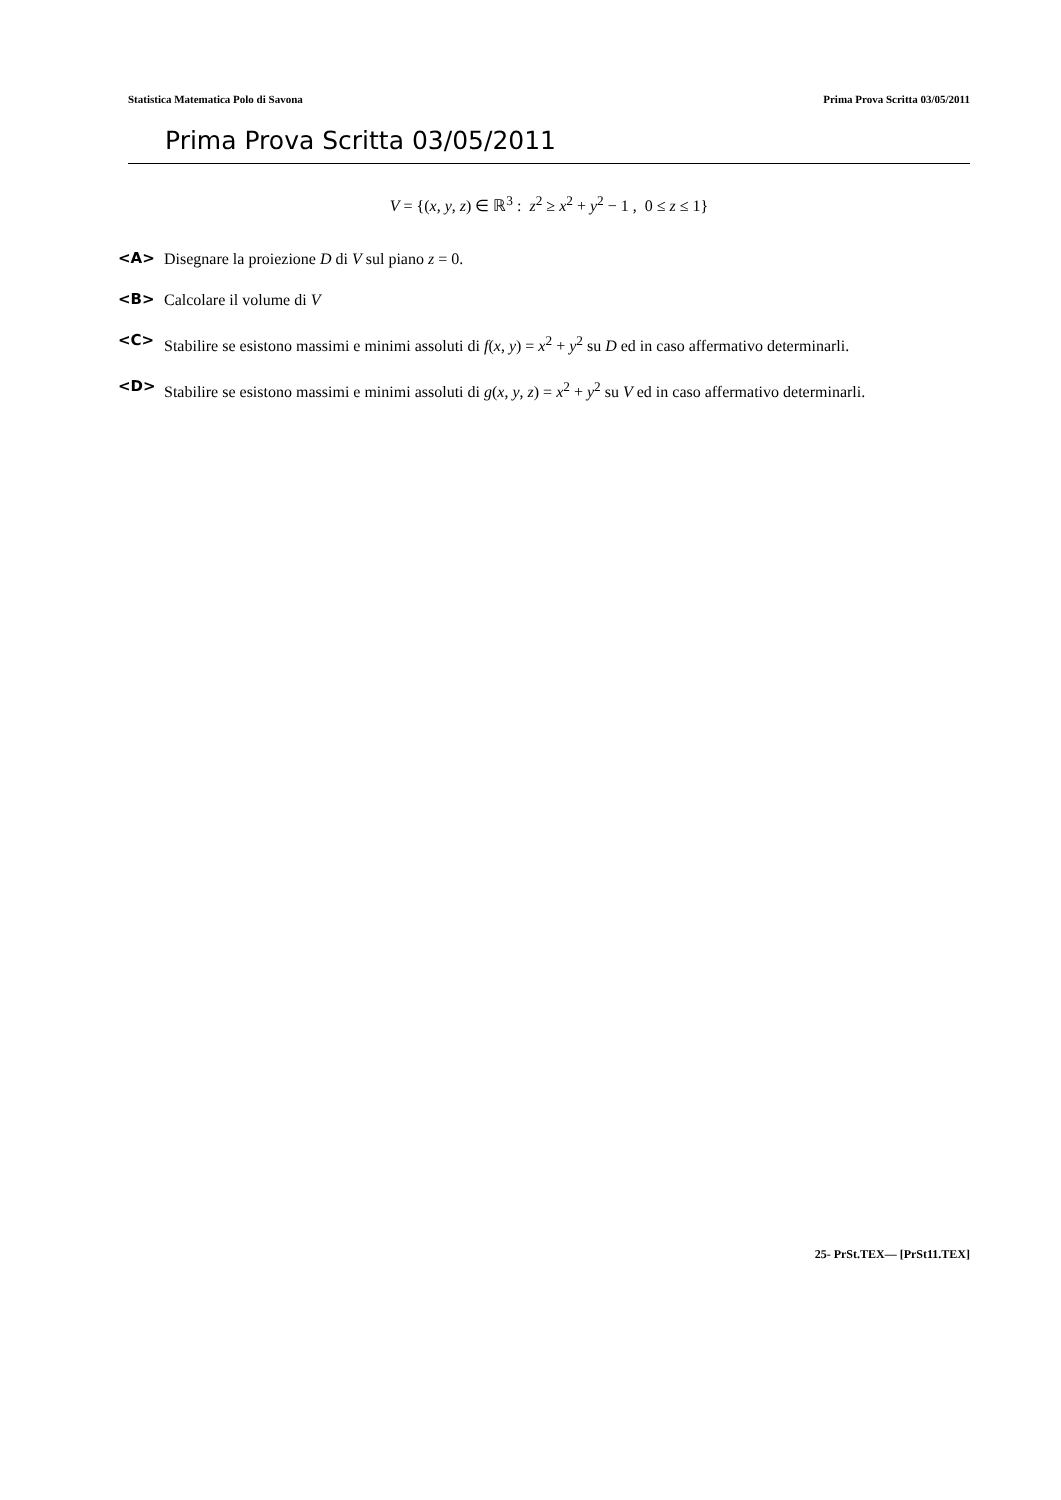Statistica Matematica Polo di Savona Prima Prova Scritta 03/05/2011
Prima Prova Scritta 03/05/2011
V = {(x, y, z) ∈ ℝ<sup>3</sup> : z<sup>2</sup> ≥ x<sup>2</sup> + y<sup>2</sup> − 1 , 0 ≤ z ≤ 1}
<A> Disegnare la proiezione D di V sul piano z = 0.
<B> Calcolare il volume di V
<C> Stabilire se esistono massimi e minimi assoluti di f(x, y) = x<sup>2</sup> + y<sup>2</sup> su D ed in caso affermativo determinarli.
<D> Stabilire se esistono massimi e minimi assoluti di g(x, y, z) = x<sup>2</sup> + y<sup>2</sup> su V ed in caso affermativo determinarli.
25- PrSt.TEX— [PrSt11.TEX]